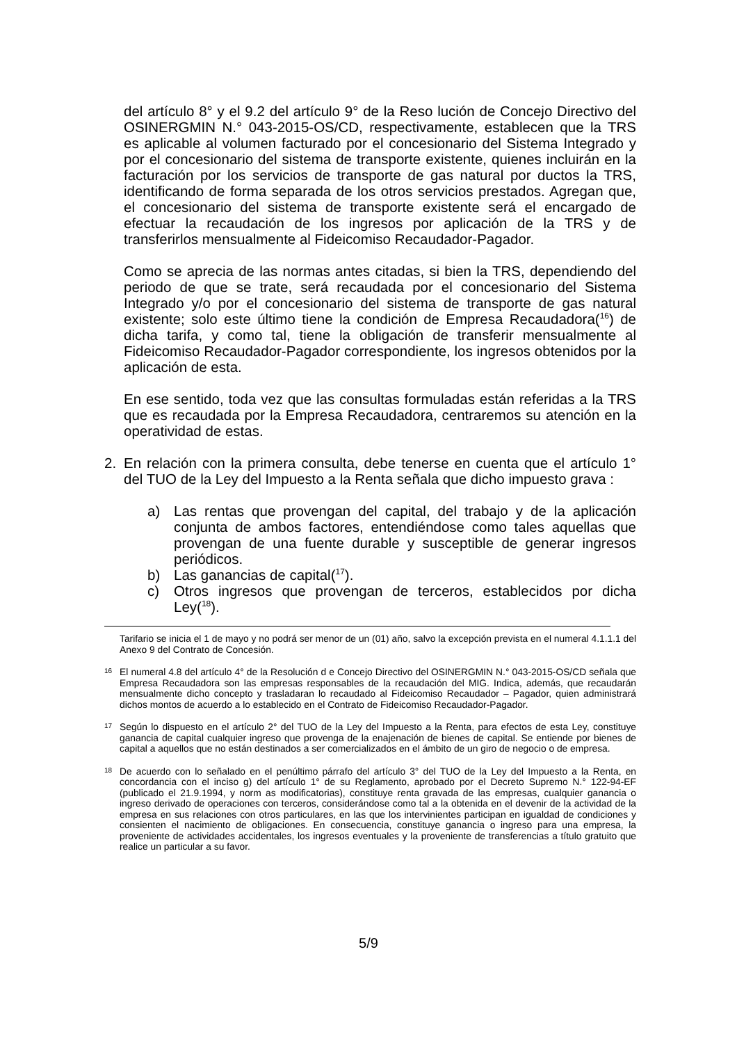del artículo 8° y el 9.2 del artículo 9° de la Reso lución de Concejo Directivo del OSINERGMIN N.° 043-2015-OS/CD, respectivamente, establecen que la TRS es aplicable al volumen facturado por el concesionario del Sistema Integrado y por el concesionario del sistema de transporte existente, quienes incluirán en la facturación por los servicios de transporte de gas natural por ductos la TRS, identificando de forma separada de los otros servicios prestados. Agregan que, el concesionario del sistema de transporte existente será el encargado de efectuar la recaudación de los ingresos por aplicación de la TRS y de transferirlos mensualmente al Fideicomiso Recaudador-Pagador.
Como se aprecia de las normas antes citadas, si bien la TRS, dependiendo del periodo de que se trate, será recaudada por el concesionario del Sistema Integrado y/o por el concesionario del sistema de transporte de gas natural existente; solo este último tiene la condición de Empresa Recaudadora(<sup>16</sup>) de dicha tarifa, y como tal, tiene la obligación de transferir mensualmente al Fideicomiso Recaudador-Pagador correspondiente, los ingresos obtenidos por la aplicación de esta.
En ese sentido, toda vez que las consultas formuladas están referidas a la TRS que es recaudada por la Empresa Recaudadora, centraremos su atención en la operatividad de estas.
2. En relación con la primera consulta, debe tenerse en cuenta que el artículo 1° del TUO de la Ley del Impuesto a la Renta señala que dicho impuesto grava :
a) Las rentas que provengan del capital, del trabajo y de la aplicación conjunta de ambos factores, entendiéndose como tales aquellas que provengan de una fuente durable y susceptible de generar ingresos periódicos.
b) Las ganancias de capital(<sup>17</sup>).
c) Otros ingresos que provengan de terceros, establecidos por dicha Ley(<sup>18</sup>).
Tarifario se inicia el 1 de mayo y no podrá ser menor de un (01) año, salvo la excepción prevista en el numeral 4.1.1.1 del Anexo 9 del Contrato de Concesión.
16 El numeral 4.8 del artículo 4° de la Resolución d e Concejo Directivo del OSINERGMIN N.° 043-2015-OS/CD señala que Empresa Recaudadora son las empresas responsables de la recaudación del MIG. Indica, además, que recaudarán mensualmente dicho concepto y trasladaran lo recaudado al Fideicomiso Recaudador – Pagador, quien administrará dichos montos de acuerdo a lo establecido en el Contrato de Fideicomiso Recaudador-Pagador.
17 Según lo dispuesto en el artículo 2° del TUO de la Ley del Impuesto a la Renta, para efectos de esta Ley, constituye ganancia de capital cualquier ingreso que provenga de la enajenación de bienes de capital. Se entiende por bienes de capital a aquellos que no están destinados a ser comercializados en el ámbito de un giro de negocio o de empresa.
18 De acuerdo con lo señalado en el penúltimo párrafo del artículo 3° del TUO de la Ley del Impuesto a la Renta, en concordancia con el inciso g) del artículo 1° de su Reglamento, aprobado por el Decreto Supremo N.° 122-94-EF (publicado el 21.9.1994, y norm as modificatorias), constituye renta gravada de las empresas, cualquier ganancia o ingreso derivado de operaciones con terceros, considerándose como tal a la obtenida en el devenir de la actividad de la empresa en sus relaciones con otros particulares, en las que los intervinientes participan en igualdad de condiciones y consienten el nacimiento de obligaciones. En consecuencia, constituye ganancia o ingreso para una empresa, la proveniente de actividades accidentales, los ingresos eventuales y la proveniente de transferencias a título gratuito que realice un particular a su favor.
5/9